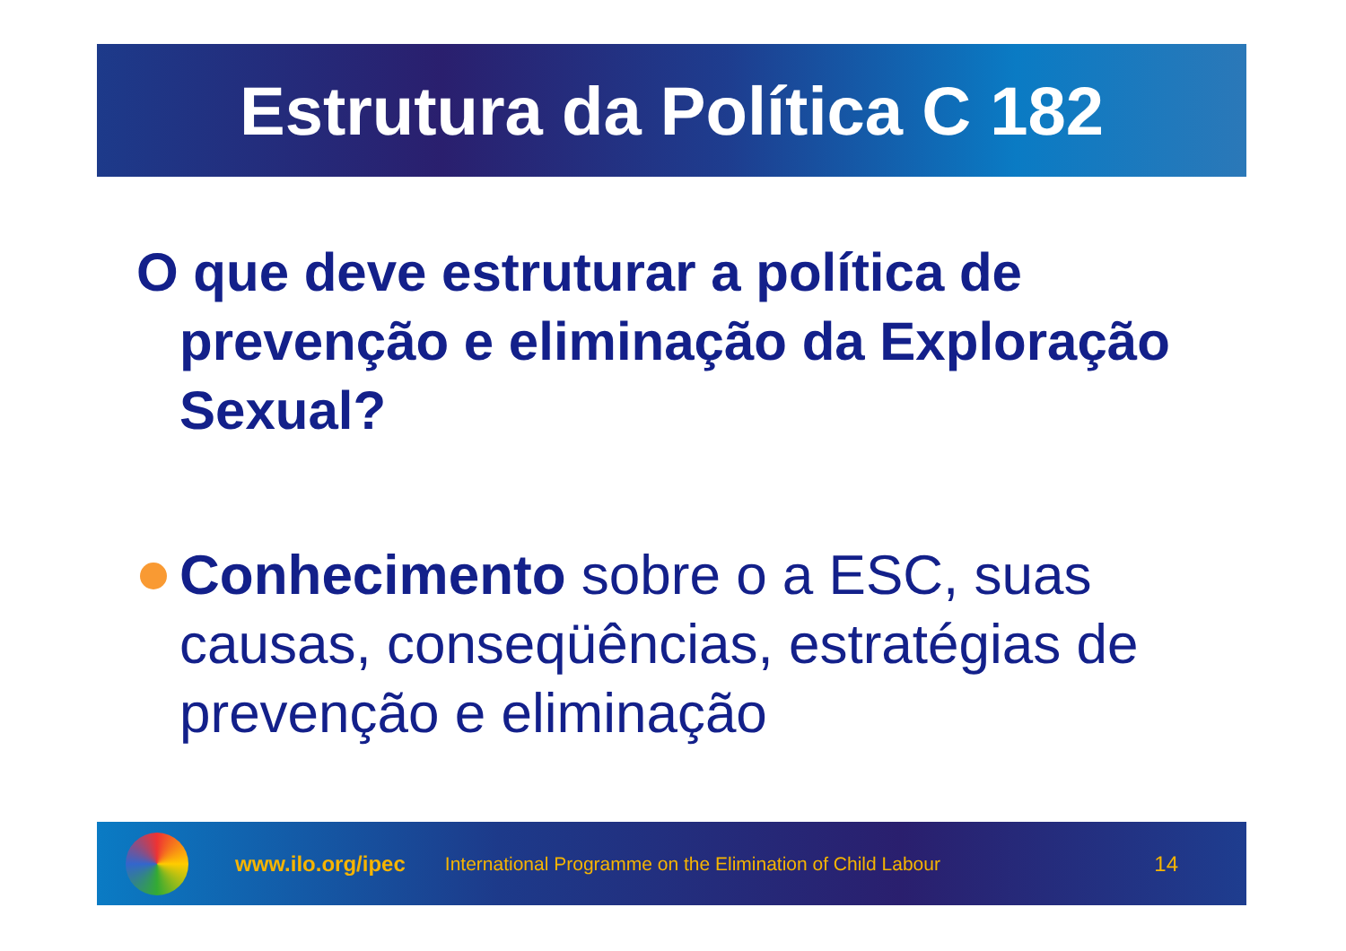Estrutura da Política C 182
O que deve estruturar a política de prevenção e eliminação da Exploração Sexual?
Conhecimento sobre o a ESC, suas causas, conseqüências, estratégias de prevenção e eliminação
www.ilo.org/ipec International Programme on the Elimination of Child Labour 14